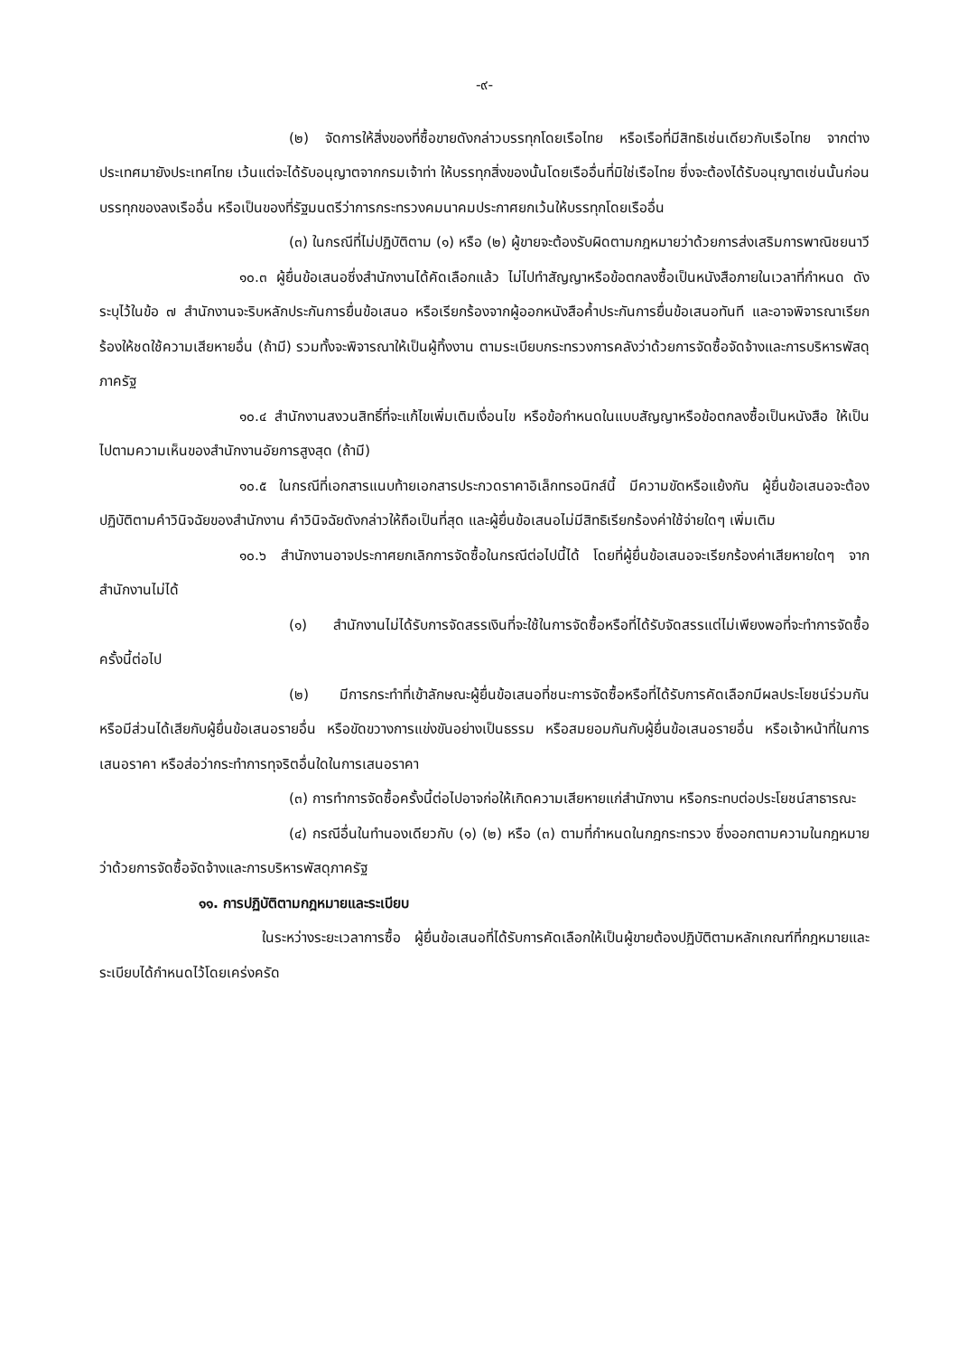-๙-
(๒) จัดการให้สิ่งของที่ซื้อขายดังกล่าวบรรทุกโดยเรือไทย หรือเรือที่มีสิทธิเช่นเดียวกับเรือไทย จากต่างประเทศมายังประเทศไทย เว้นแต่จะได้รับอนุญาตจากกรมเจ้าท่า ให้บรรทุกสิ่งของนั้นโดยเรืออื่นที่มิใช่เรือไทย ซึ่งจะต้องได้รับอนุญาตเช่นนั้นก่อนบรรทุกของลงเรืออื่น หรือเป็นของที่รัฐมนตรีว่าการกระทรวงคมนาคมประกาศยกเว้นให้บรรทุกโดยเรืออื่น
(๓) ในกรณีที่ไม่ปฏิบัติตาม (๑) หรือ (๒) ผู้ขายจะต้องรับผิดตามกฎหมายว่าด้วยการส่งเสริมการพาณิชยนาวี
๑๐.๓ ผู้ยื่นข้อเสนอซึ่งสำนักงานได้คัดเลือกแล้ว ไม่ไปทำสัญญาหรือข้อตกลงซื้อเป็นหนังสือภายในเวลาที่กำหนด ดังระบุไว้ในข้อ ๗ สำนักงานจะริบหลักประกันการยื่นข้อเสนอ หรือเรียกร้องจากผู้ออกหนังสือค้ำประกันการยื่นข้อเสนอทันที และอาจพิจารณาเรียกร้องให้ชดใช้ความเสียหายอื่น (ถ้ามี) รวมทั้งจะพิจารณาให้เป็นผู้ทิ้งงาน ตามระเบียบกระทรวงการคลังว่าด้วยการจัดซื้อจัดจ้างและการบริหารพัสดุภาครัฐ
๑๐.๔ สำนักงานสงวนสิทธิ์ที่จะแก้ไขเพิ่มเติมเงื่อนไข หรือข้อกำหนดในแบบสัญญาหรือข้อตกลงซื้อเป็นหนังสือ ให้เป็นไปตามความเห็นของสำนักงานอัยการสูงสุด (ถ้ามี)
๑๐.๕ ในกรณีที่เอกสารแนบท้ายเอกสารประกวดราคาอิเล็กทรอนิกส์นี้ มีความขัดหรือแย้งกัน ผู้ยื่นข้อเสนอจะต้องปฏิบัติตามคำวินิจฉัยของสำนักงาน คำวินิจฉัยดังกล่าวให้ถือเป็นที่สุด และผู้ยื่นข้อเสนอไม่มีสิทธิเรียกร้องค่าใช้จ่ายใดๆ เพิ่มเติม
๑๐.๖ สำนักงานอาจประกาศยกเลิกการจัดซื้อในกรณีต่อไปนี้ได้ โดยที่ผู้ยื่นข้อเสนอจะเรียกร้องค่าเสียหายใดๆ จากสำนักงานไม่ได้
(๑) สำนักงานไม่ได้รับการจัดสรรเงินที่จะใช้ในการจัดซื้อหรือที่ได้รับจัดสรรแต่ไม่เพียงพอที่จะทำการจัดซื้อครั้งนี้ต่อไป
(๒) มีการกระทำที่เข้าลักษณะผู้ยื่นข้อเสนอที่ชนะการจัดซื้อหรือที่ได้รับการคัดเลือกมีผลประโยชน์ร่วมกัน หรือมีส่วนได้เสียกับผู้ยื่นข้อเสนอรายอื่น หรือขัดขวางการแข่งขันอย่างเป็นธรรม หรือสมยอมกันกับผู้ยื่นข้อเสนอรายอื่น หรือเจ้าหน้าที่ในการเสนอราคา หรือส่อว่ากระทำการทุจริตอื่นใดในการเสนอราคา
(๓) การทำการจัดซื้อครั้งนี้ต่อไปอาจก่อให้เกิดความเสียหายแก่สำนักงาน หรือกระทบต่อประโยชน์สาธารณะ
(๔) กรณีอื่นในทำนองเดียวกับ (๑) (๒) หรือ (๓) ตามที่กำหนดในกฎกระทรวง ซึ่งออกตามความในกฎหมายว่าด้วยการจัดซื้อจัดจ้างและการบริหารพัสดุภาครัฐ
๑๑. การปฏิบัติตามกฎหมายและระเบียบ
ในระหว่างระยะเวลาการซื้อ ผู้ยื่นข้อเสนอที่ได้รับการคัดเลือกให้เป็นผู้ขายต้องปฏิบัติตามหลักเกณฑ์ที่กฎหมายและระเบียบได้กำหนดไว้โดยเคร่งครัด